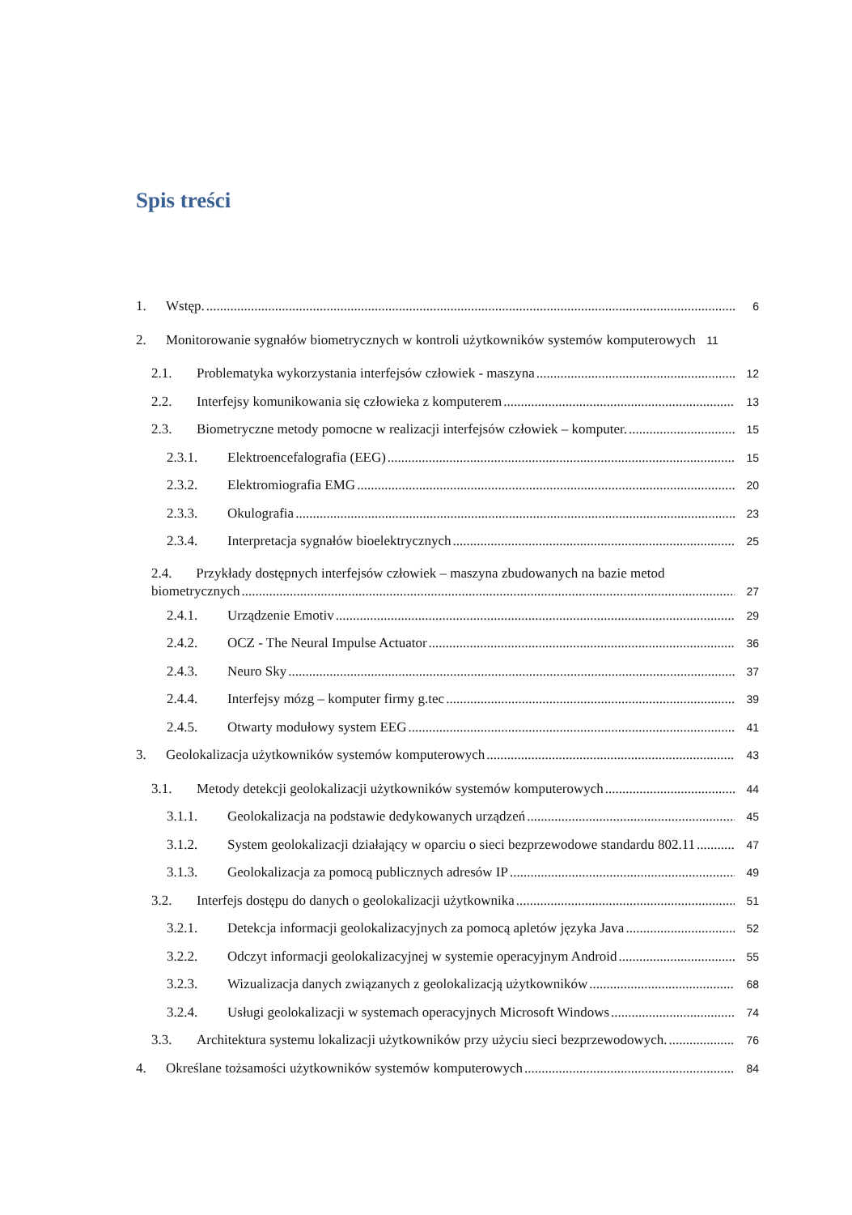Spis treści
1. Wstęp. 6
2. Monitorowanie sygnałów biometrycznych w kontroli użytkowników systemów komputerowych 11
2.1. Problematyka wykorzystania interfejsów człowiek - maszyna 12
2.2. Interfejsy komunikowania się człowieka z komputerem 13
2.3. Biometryczne metody pomocne w realizacji interfejsów człowiek – komputer. 15
2.3.1. Elektroencefalografia (EEG) 15
2.3.2. Elektromiografia EMG 20
2.3.3. Okulografia 23
2.3.4. Interpretacja sygnałów bioelektrycznych 25
2.4. Przykłady dostępnych interfejsów człowiek – maszyna zbudowanych na bazie metod
biometrycznych 27
2.4.1. Urządzenie Emotiv 29
2.4.2. OCZ - The Neural Impulse Actuator 36
2.4.3. Neuro Sky 37
2.4.4. Interfejsy mózg – komputer firmy g.tec 39
2.4.5. Otwarty modułowy system EEG 41
3. Geolokalizacja użytkowników systemów komputerowych 43
3.1. Metody detekcji geolokalizacji użytkowników systemów komputerowych 44
3.1.1. Geolokalizacja na podstawie dedykowanych urządzeń 45
3.1.2. System geolokalizacji działający w oparciu o sieci bezprzewodowe standardu 802.11 47
3.1.3. Geolokalizacja za pomocą publicznych adresów IP 49
3.2. Interfejs dostępu do danych o geolokalizacji użytkownika 51
3.2.1. Detekcja informacji geolokalizacyjnych za pomocą apletów języka Java 52
3.2.2. Odczyt informacji geolokalizacyjnej w systemie operacyjnym Android 55
3.2.3. Wizualizacja danych związanych z geolokalizacją użytkowników 68
3.2.4. Usługi geolokalizacji w systemach operacyjnych Microsoft Windows 74
3.3. Architektura systemu lokalizacji użytkowników przy użyciu sieci bezprzewodowych. 76
4. Określane tożsamości użytkowników systemów komputerowych 84